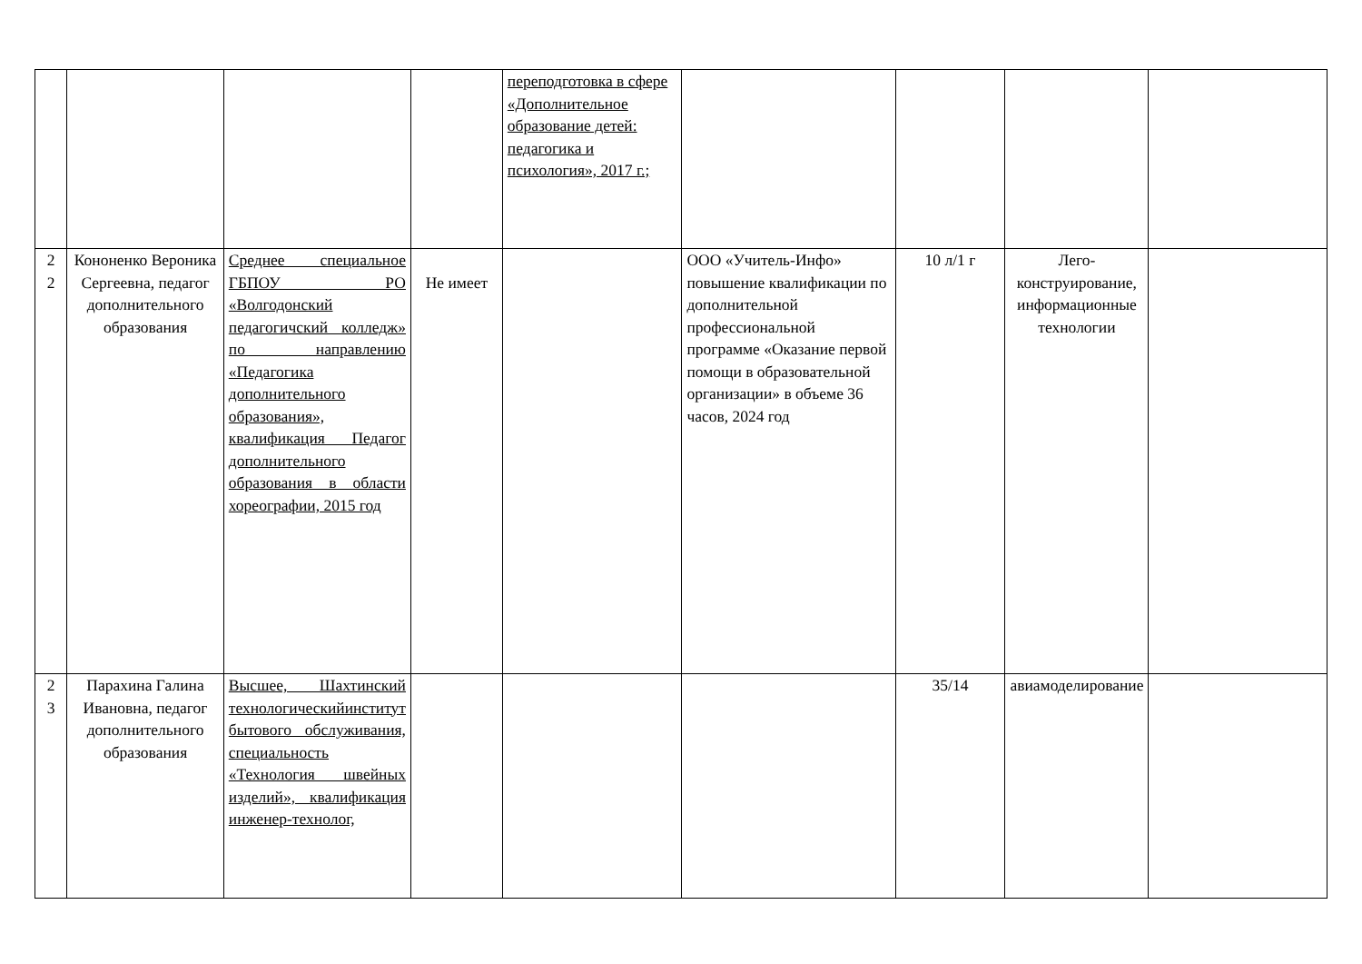| | | | | переподготовка в сфере «Дополнительное образование детей: педагогика и психология», 2017 г.; | | | | |
| 2 2 | Кононенко Вероника Сергеевна, педагог дополнительного образования | Среднее специальное ГБПОУ РО «Волгодонский педагогичский колледж» по направлению «Педагогика дополнительного образования», квалификация Педагог дополнительного образования в области хореографии, 2015 год | Не имеет | | ООО «Учитель-Инфо» повышение квалификации по дополнительной профессиональной программе «Оказание первой помощи в образовательной организации» в объеме 36 часов, 2024 год | 10 л/1 г | Лего-конструирование, информационные технологии | |
| 2 3 | Парахина Галина Ивановна, педагог дополнительного образования | Высшее, Шахтинский технологическийинститут бытового обслуживания, специальность «Технология швейных изделий», квалификация инженер-технолог, | | | | 35/14 | авиамоделирование | |